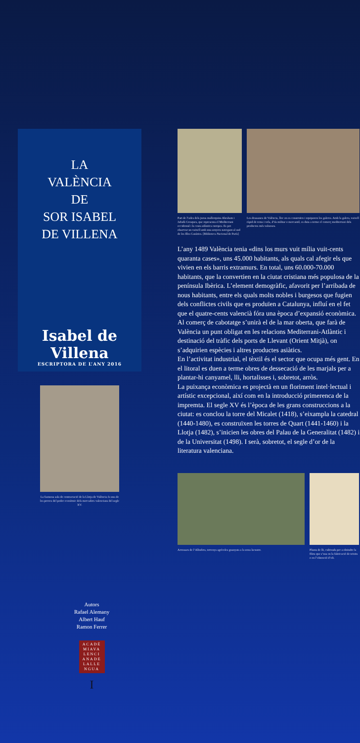LA
VALÈNCIA
DE
SOR ISABEL
DE VILLENA
Isabel de Villena
ESCRIPTORA DE L’ANY 2016
La fastuosa sala de contractació de la Llotja de València és una de les proves del poder econòmic dels mercaders valencians del segle XV.
Autors
Rafael Alemany
Albert Hauf
Ramon Ferrer
ACADÈ MIAVA LENCI ANADE LALLE NGUA
I
Part de l’atles dels jueus mallorquins Abraham i Jafudà Cresques, que representa el Mediterrani occidental i la costa atlàntica europea. Es pot observar un vaixell amb una senyera navegant al sud de les Illes Canàries. [Biblioteca Nacional de París]
Les drassanes de València, lloc on es construïen i equipaven les galeres. Amb la galera, vaixell ràpid de rems i vela, d’ús militar o mercantil, es duia a terme el comerç mediterrani dels productes més valuosos.
L’any 1489 València tenia «dins los murs vuit mília vuit-cents quaranta cases», uns 45.000 habitants, als quals cal afegir els que vivien en els barris extramurs. En total, uns 60.000-70.000 habitants, que la convertien en la ciutat cristiana més populosa de la península Ibèrica. L’element demogràfic, afavorit per l’arribada de nous habitants, entre els quals molts nobles i burgesos que fugien dels conflictes civils que es produïen a Catalunya, influí en el fet que el quatre-cents valencià fóra una època d’expansió econòmica. Al comerç de cabotatge s’unirà el de la mar oberta, que farà de València un punt obligat en les relacions Mediterrani-Atlàntic i destinació del tràfic dels ports de Llevant (Orient Mitjà), on s’adquirien espècies i altres productes asiàtics.
En l’activitat industrial, el tèxtil és el sector que ocupa més gent. En el litoral es duen a terme obres de dessecació de les marjals per a plantar-hi canyamel, lli, hortalisses i, sobretot, arròs.
La puixança econòmica es projectà en un floriment intel·lectual i artístic excepcional, així com en la introducció primerenca de la impremta. El segle XV és l’època de les grans construccions a la ciutat: es conclou la torre del Micalet (1418), s’eixampla la catedral (1440-1480), es construïxen les torres de Quart (1441-1460) i la Llotja (1482), s’inicien les obres del Palau de la Generalitat (1482) i de la Universitat (1498). I serà, sobretot, el segle d’or de la literatura valenciana.
Arrossars de l’Albufera, terrenys agrícoles guanyats a la zona lacustre.
Planta de lli, cultivada per a obtindre la fibra que s’usa en la fabricació de teixits o en l’obtenció d’oli.